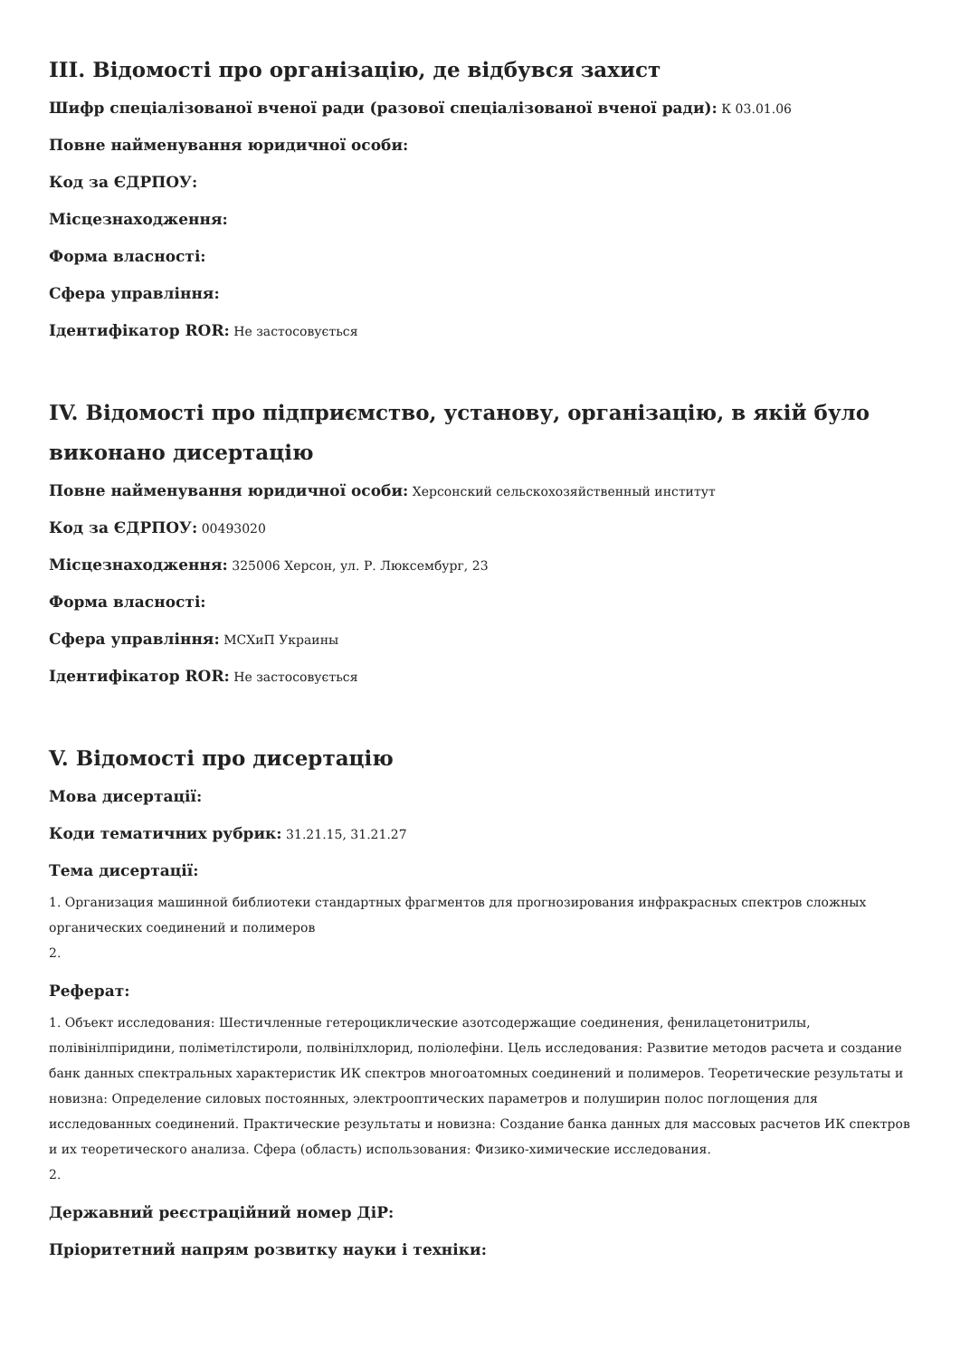III. Відомості про організацію, де відбувся захист
Шифр спеціалізованої вченої ради (разової спеціалізованої вченої ради): К 03.01.06
Повне найменування юридичної особи:
Код за ЄДРПОУ:
Місцезнаходження:
Форма власності:
Сфера управління:
Ідентифікатор ROR: Не застосовується
IV. Відомості про підприємство, установу, організацію, в якій було виконано дисертацію
Повне найменування юридичної особи: Херсонский сельскохозяйственный институт
Код за ЄДРПОУ: 00493020
Місцезнаходження: 325006 Херсон, ул. Р. Люксембург, 23
Форма власності:
Сфера управління: МСХиП Украины
Ідентифікатор ROR: Не застосовується
V. Відомості про дисертацію
Мова дисертації:
Коди тематичних рубрик: 31.21.15, 31.21.27
Тема дисертації:
1. Организация машинной библиотеки стандартных фрагментов для прогнозирования инфракрасных спектров сложных органических соединений и полимеров
2.
Реферат:
1. Объект исследования: Шестичленные гетероциклические азотсодержащие соединения, фенилацетонитрилы, полівінілпіридини, поліметілстироли, полвінілхлорид, поліолефіни. Цель исследования: Развитие методов расчета и создание банк данных спектральных характеристик ИК спектров многоатомных соединений и полимеров. Теоретические результаты и новизна: Определение силовых постоянных, электрооптических параметров и полуширин полос поглощения для исследованных соединений. Практические результаты и новизна: Создание банка данных для массовых расчетов ИК спектров и их теоретического анализа. Сфера (область) использования: Физико-химические исследования.
2.
Державний реєстраційний номер ДіР:
Пріоритетний напрям розвитку науки і техніки: